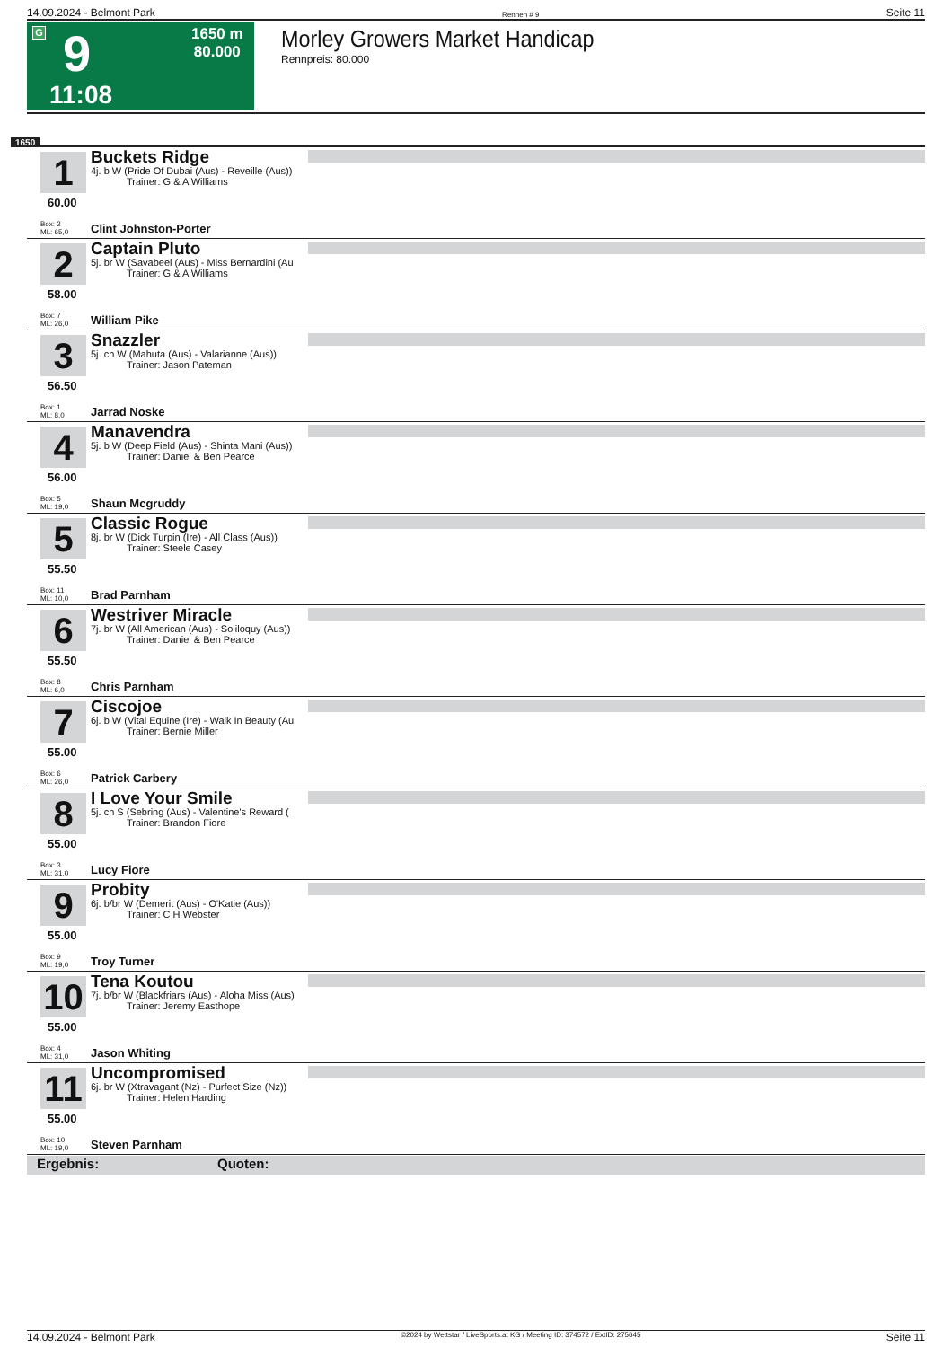14.09.2024 - Belmont Park Rennen # 9 Seite 11
G 9
11:08
1650 m
80.000
Morley Growers Market Handicap
Rennpreis: 80.000
1650
1
Buckets Ridge
4j. b W (Pride Of Dubai (Aus) - Reveille (Aus))
Trainer: G & A Williams
60.00
Box: 2
ML: 65,0
Clint Johnston-Porter
2
Captain Pluto
5j. br W (Savabeel (Aus) - Miss Bernardini (Au
Trainer: G & A Williams
58.00
Box: 7
ML: 26,0
William Pike
3
Snazzler
5j. ch W (Mahuta (Aus) - Valarianne (Aus))
Trainer: Jason Pateman
56.50
Box: 1
ML: 8,0
Jarrad Noske
4
Manavendra
5j. b W (Deep Field (Aus) - Shinta Mani (Aus))
Trainer: Daniel & Ben Pearce
56.00
Box: 5
ML: 19,0
Shaun Mcgruddy
5
Classic Rogue
8j. br W (Dick Turpin (Ire) - All Class (Aus))
Trainer: Steele Casey
55.50
Box: 11
ML: 10,0
Brad Parnham
6
Westriver Miracle
7j. br W (All American (Aus) - Soliloquy (Aus))
Trainer: Daniel & Ben Pearce
55.50
Box: 8
ML: 6,0
Chris Parnham
7
Ciscojoe
6j. b W (Vital Equine (Ire) - Walk In Beauty (Au
Trainer: Bernie Miller
55.00
Box: 6
ML: 26,0
Patrick Carbery
8
I Love Your Smile
5j. ch S (Sebring (Aus) - Valentine's Reward (
Trainer: Brandon Fiore
55.00
Box: 3
ML: 31,0
Lucy Fiore
9
Probity
6j. b/br W (Demerit (Aus) - O'Katie (Aus))
Trainer: C H Webster
55.00
Box: 9
ML: 19,0
Troy Turner
10
Tena Koutou
7j. b/br W (Blackfriars (Aus) - Aloha Miss (Aus)
Trainer: Jeremy Easthope
55.00
Box: 4
ML: 31,0
Jason Whiting
11
Uncompromised
6j. br W (Xtravagant (Nz) - Purfect Size (Nz))
Trainer: Helen Harding
55.00
Box: 10
ML: 19,0
Steven Parnham
Ergebnis: Quoten:
14.09.2024 - Belmont Park ©2024 by Wettstar / LiveSports.at KG / Meeting ID: 374572 / ExtID: 275645 Seite 11